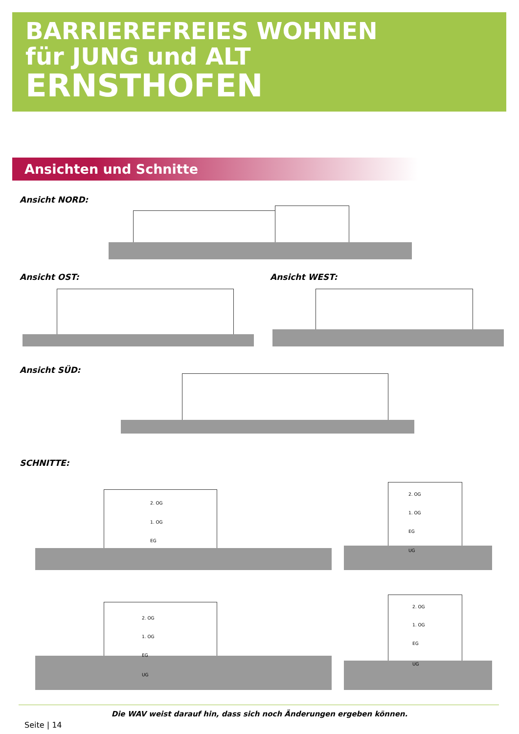BARRIEREFREIES WOHNEN
für JUNG und ALT
ERNSTHOFEN
Ansichten und Schnitte
Ansicht NORD:
Ansicht OST: Ansicht WEST:
Ansicht SÜD:
SCHNITTE:
2. OG
1. OG
EG
2. OG
1. OG
EG
UG
2. OG
1. OG
EG
UG
2. OG
1. OG
EG
UG
Die WAV weist darauf hin, dass sich noch Änderungen ergeben können.
Seite | 14